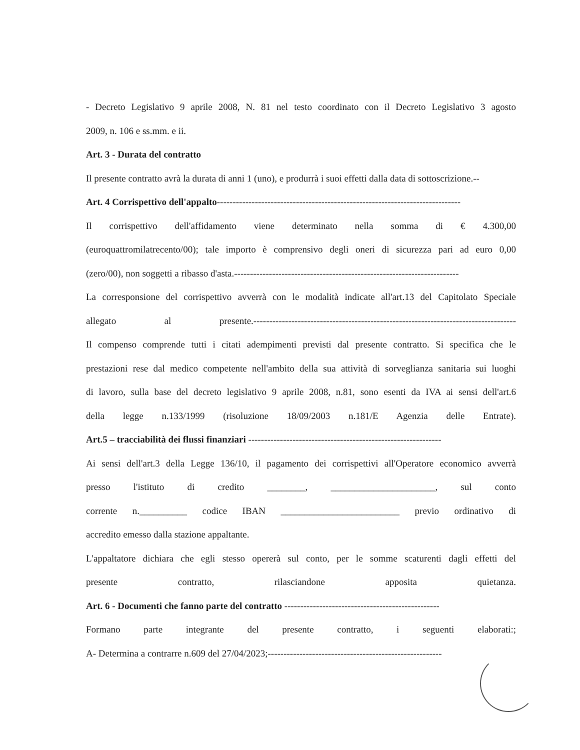- Decreto Legislativo 9 aprile 2008, N. 81 nel testo coordinato con il Decreto Legislativo 3 agosto
2009, n. 106 e ss.mm. e ii.
Art. 3 - Durata del contratto
Il presente contratto avrà la durata di anni 1 (uno), e produrrà i suoi effetti dalla data di sottoscrizione.--
Art. 4 Corrispettivo dell'appalto-----------------------------------------------------------------------------
Il corrispettivo dell'affidamento viene determinato nella somma di € 4.300,00
(euroquattromilatrecento/00); tale importo è comprensivo degli oneri di sicurezza pari ad euro 0,00
(zero/00), non soggetti a ribasso d'asta.-----------------------------------------------------------------------
La corresponsione del corrispettivo avverrà con le modalità indicate all'art.13 del Capitolato Speciale
allegato al presente.-----------------------------------------------------------------------------------
Il compenso comprende tutti i citati adempimenti previsti dal presente contratto. Si specifica che le
prestazioni rese dal medico competente nell'ambito della sua attività di sorveglianza sanitaria sui luoghi
di lavoro, sulla base del decreto legislativo 9 aprile 2008, n.81, sono esenti da IVA ai sensi dell'art.6
della legge n.133/1999 (risoluzione 18/09/2003 n.181/E Agenzia delle Entrate).
Art.5 – tracciabilità dei flussi finanziari -------------------------------------------------------------
Ai sensi dell'art.3 della Legge 136/10, il pagamento dei corrispettivi all'Operatore economico avverrà
presso l'istituto di credito ________, ______________________, sul conto
corrente n.__________ codice IBAN _________________________ previo ordinativo di
accredito emesso dalla stazione appaltante.
L'appaltatore dichiara che egli stesso opererà sul conto, per le somme scaturenti dagli effetti del
presente contratto, rilasciandone apposita quietanza.
Art. 6 - Documenti che fanno parte del contratto -------------------------------------------------
Formano parte integrante del presente contratto, i seguenti elaborati:;
A- Determina a contrarre n.609 del 27/04/2023;-------------------------------------------------------